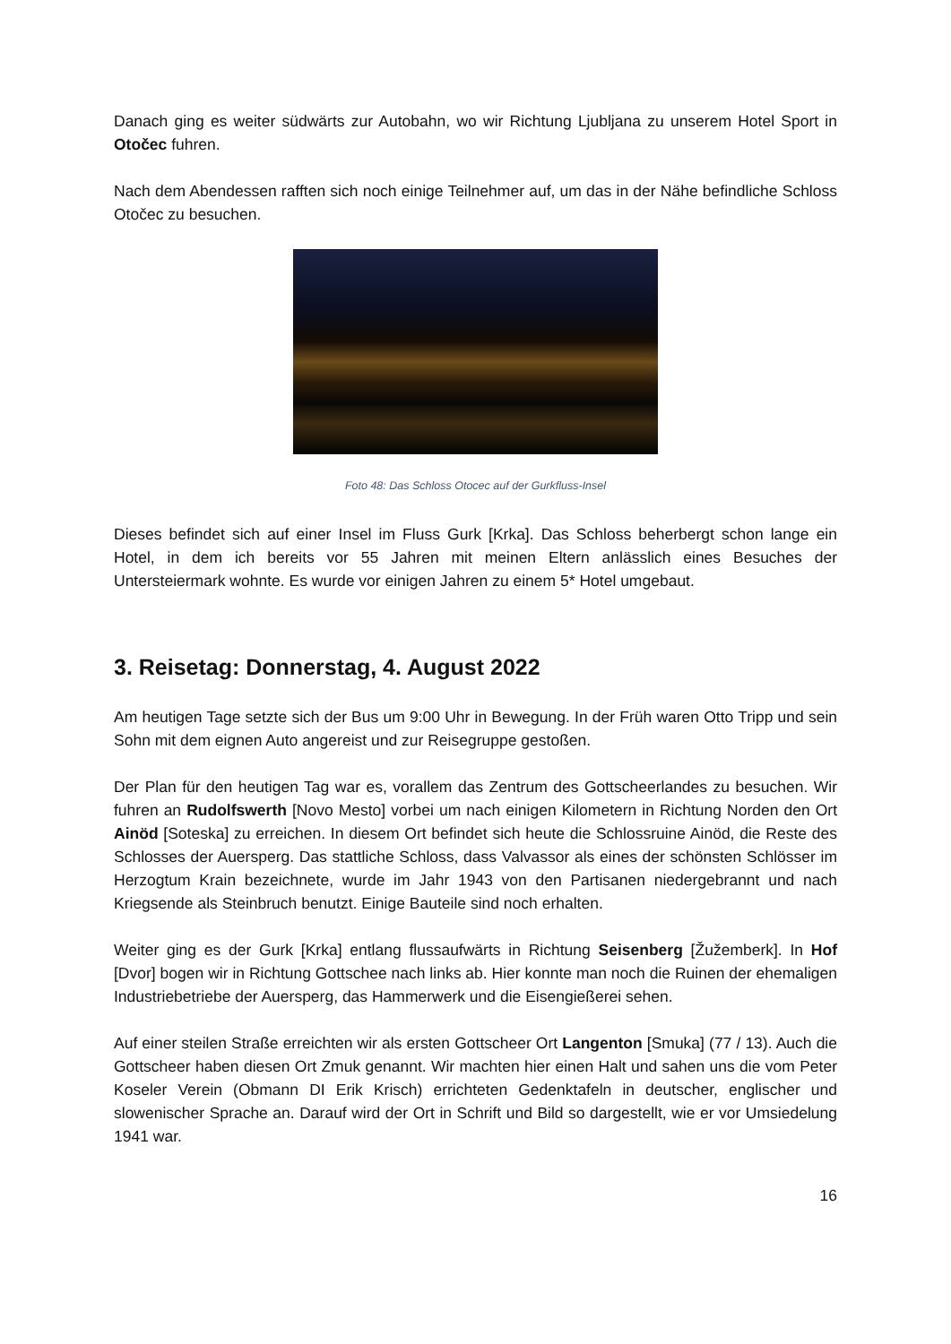Danach ging es weiter südwärts zur Autobahn, wo wir Richtung Ljubljana zu unserem Hotel Sport in Otočec fuhren.
Nach dem Abendessen rafften sich noch einige Teilnehmer auf, um das in der Nähe befindliche Schloss Otočec zu besuchen.
Foto 48: Das Schloss Otocec auf der Gurkfluss-Insel
Dieses befindet sich auf einer Insel im Fluss Gurk [Krka]. Das Schloss beherbergt schon lange ein Hotel, in dem ich bereits vor 55 Jahren mit meinen Eltern anlässlich eines Besuches der Untersteiermark wohnte. Es wurde vor einigen Jahren zu einem 5* Hotel umgebaut.
3. Reisetag: Donnerstag, 4. August 2022
Am heutigen Tage setzte sich der Bus um 9:00 Uhr in Bewegung. In der Früh waren Otto Tripp und sein Sohn mit dem eignen Auto angereist und zur Reisegruppe gestoßen.
Der Plan für den heutigen Tag war es, vorallem das Zentrum des Gottscheerlandes zu besuchen. Wir fuhren an Rudolfswerth [Novo Mesto] vorbei um nach einigen Kilometern in Richtung Norden den Ort Ainöd [Soteska] zu erreichen. In diesem Ort befindet sich heute die Schlossruine Ainöd, die Reste des Schlosses der Auersperg. Das stattliche Schloss, dass Valvassor als eines der schönsten Schlösser im Herzogtum Krain bezeichnete, wurde im Jahr 1943 von den Partisanen niedergebrannt und nach Kriegsende als Steinbruch benutzt. Einige Bauteile sind noch erhalten.
Weiter ging es der Gurk [Krka] entlang flussaufwärts in Richtung Seisenberg [Žužemberk]. In Hof [Dvor] bogen wir in Richtung Gottschee nach links ab. Hier konnte man noch die Ruinen der ehemaligen Industriebetriebe der Auersperg, das Hammerwerk und die Eisengießerei sehen.
Auf einer steilen Straße erreichten wir als ersten Gottscheer Ort Langenton [Smuka] (77 / 13). Auch die Gottscheer haben diesen Ort Zmuk genannt. Wir machten hier einen Halt und sahen uns die vom Peter Koseler Verein (Obmann DI Erik Krisch) errichteten Gedenktafeln in deutscher, englischer und slowenischer Sprache an. Darauf wird der Ort in Schrift und Bild so dargestellt, wie er vor Umsiedelung 1941 war.
16